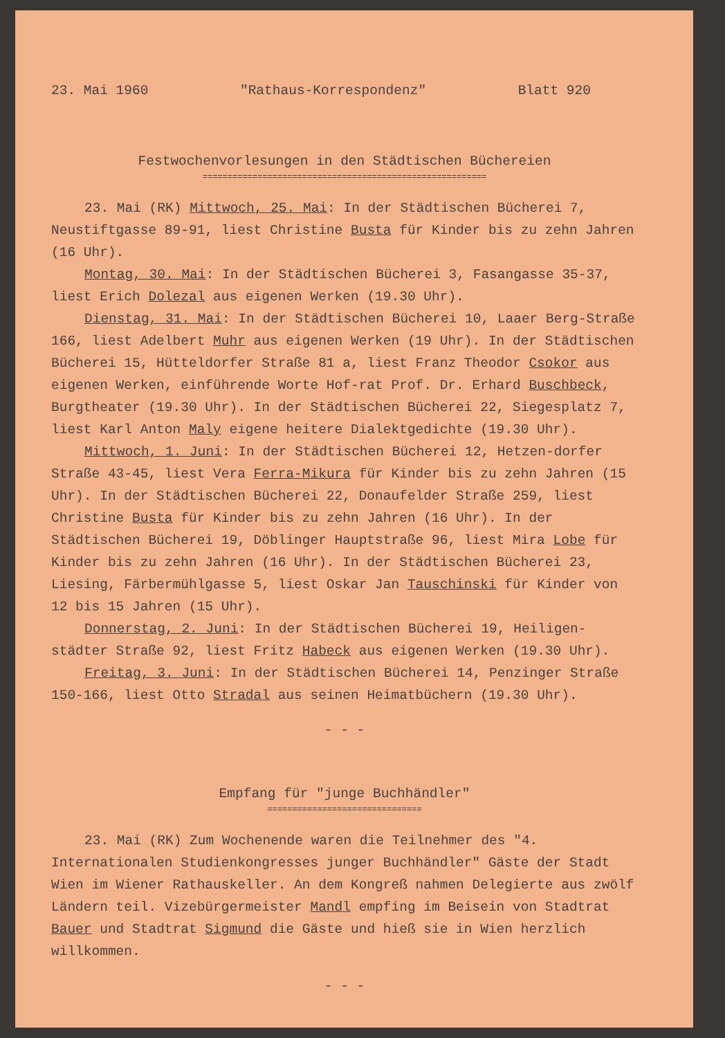23. Mai 1960 "Rathaus-Korrespondenz" Blatt 920
Festwochenvorlesungen in den Städtischen Büchereien
=========================================================
23. Mai (RK) Mittwoch, 25. Mai: In der Städtischen Bücherei 7, Neustiftgasse 89-91, liest Christine Busta für Kinder bis zu zehn Jahren (16 Uhr).
Montag, 30. Mai: In der Städtischen Bücherei 3, Fasangasse 35-37, liest Erich Dolezal aus eigenen Werken (19.30 Uhr).
Dienstag, 31. Mai: In der Städtischen Bücherei 10, Laaer Berg-Straße 166, liest Adelbert Muhr aus eigenen Werken (19 Uhr). In der Städtischen Bücherei 15, Hütteldorfer Straße 81 a, liest Franz Theodor Csokor aus eigenen Werken, einführende Worte Hof-rat Prof. Dr. Erhard Buschbeck, Burgtheater (19.30 Uhr). In der Städtischen Bücherei 22, Siegesplatz 7, liest Karl Anton Maly eigene heitere Dialektgedichte (19.30 Uhr).
Mittwoch, 1. Juni: In der Städtischen Bücherei 12, Hetzen-dorfer Straße 43-45, liest Vera Ferra-Mikura für Kinder bis zu zehn Jahren (15 Uhr). In der Städtischen Bücherei 22, Donaufelder Straße 259, liest Christine Busta für Kinder bis zu zehn Jahren (16 Uhr). In der Städtischen Bücherei 19, Döblinger Hauptstraße 96, liest Mira Lobe für Kinder bis zu zehn Jahren (16 Uhr). In der Städtischen Bücherei 23, Liesing, Färbermühlgasse 5, liest Oskar Jan Tauschinski für Kinder von 12 bis 15 Jahren (15 Uhr).
Donnerstag, 2. Juni: In der Städtischen Bücherei 19, Heiligen-städter Straße 92, liest Fritz Habeck aus eigenen Werken (19.30 Uhr).
Freitag, 3. Juni: In der Städtischen Bücherei 14, Penzinger Straße 150-166, liest Otto Stradal aus seinen Heimatbüchern (19.30 Uhr).
- - -
Empfang für "junge Buchhändler"
===============================
23. Mai (RK) Zum Wochenende waren die Teilnehmer des "4. Internationalen Studienkongresses junger Buchhändler" Gäste der Stadt Wien im Wiener Rathauskeller. An dem Kongreß nahmen Delegierte aus zwölf Ländern teil. Vizebürgermeister Mandl empfing im Beisein von Stadtrat Bauer und Stadtrat Sigmund die Gäste und hieß sie in Wien herzlich willkommen.
- - -